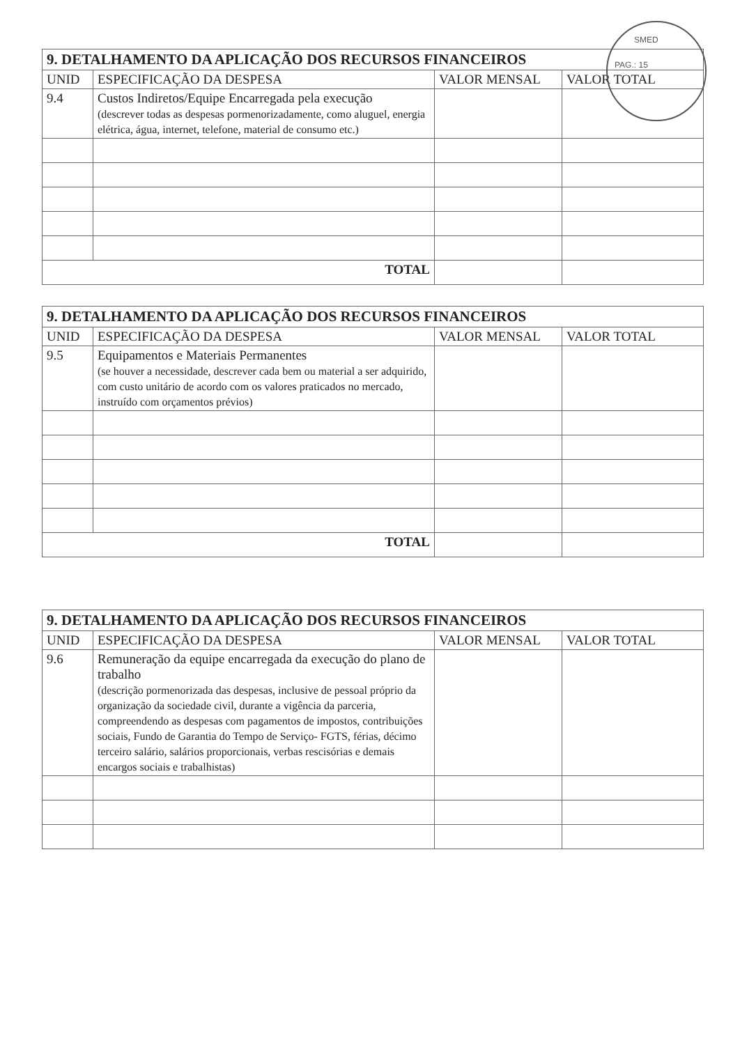SMED
PAG.: 15
| 9. DETALHAMENTO DA APLICAÇÃO DOS RECURSOS FINANCEIROS | | | |
| --- | --- | --- | --- |
| UNID | ESPECIFICAÇÃO DA DESPESA | VALOR MENSAL | VALOR TOTAL |
| 9.4 | Custos Indiretos/Equipe Encarregada pela execução (descrever todas as despesas pormenorizadamente, como aluguel, energia elétrica, água, internet, telefone, material de consumo etc.) | | |
| TOTAL | | | |
| 9. DETALHAMENTO DA APLICAÇÃO DOS RECURSOS FINANCEIROS | | | |
| --- | --- | --- | --- |
| UNID | ESPECIFICAÇÃO DA DESPESA | VALOR MENSAL | VALOR TOTAL |
| 9.5 | Equipamentos e Materiais Permanentes (se houver a necessidade, descrever cada bem ou material a ser adquirido, com custo unitário de acordo com os valores praticados no mercado, instruído com orçamentos prévios) | | |
| TOTAL | | | |
| 9. DETALHAMENTO DA APLICAÇÃO DOS RECURSOS FINANCEIROS | | | |
| --- | --- | --- | --- |
| UNID | ESPECIFICAÇÃO DA DESPESA | VALOR MENSAL | VALOR TOTAL |
| 9.6 | Remuneração da equipe encarregada da execução do plano de trabalho (descrição pormenorizada das despesas, inclusive de pessoal próprio da organização da sociedade civil, durante a vigência da parceria, compreendendo as despesas com pagamentos de impostos, contribuições sociais, Fundo de Garantia do Tempo de Serviço- FGTS, férias, décimo terceiro salário, salários proporcionais, verbas rescisórias e demais encargos sociais e trabalhistas) | | |